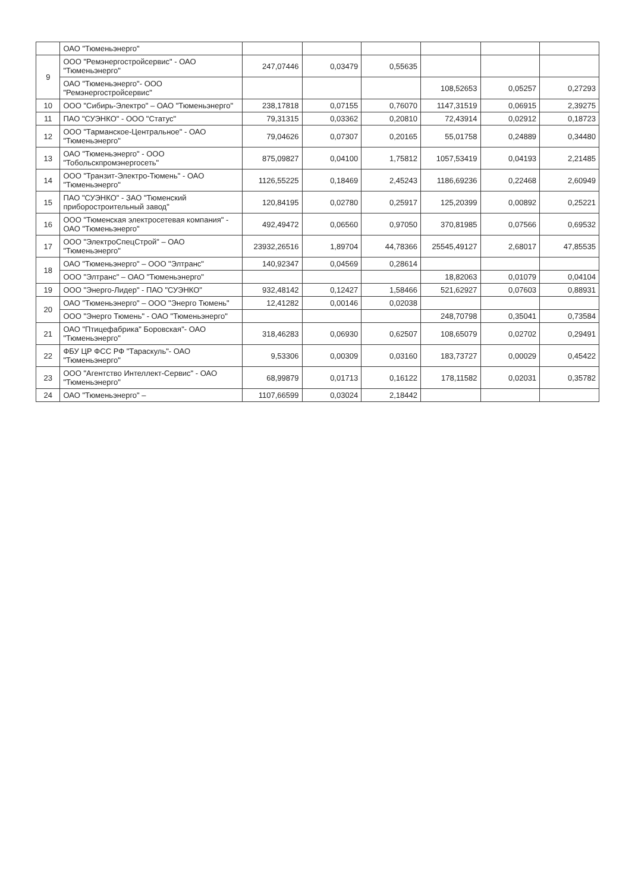| | ОАО "Тюменьэнерго" | | | | | | |
| 9 | ООО "Ремэнергостройсервис" - ОАО "Тюменьэнерго" | 247,07446 | 0,03479 | 0,55635 | | | |
| | ОАО "Тюменьэнерго"- ООО "Ремэнергостройсервис" | | | | 108,52653 | 0,05257 | 0,27293 |
| 10 | ООО "Сибирь-Электро" – ОАО "Тюменьэнерго" | 238,17818 | 0,07155 | 0,76070 | 1147,31519 | 0,06915 | 2,39275 |
| 11 | ПАО "СУЭНКО" - ООО "Статус" | 79,31315 | 0,03362 | 0,20810 | 72,43914 | 0,02912 | 0,18723 |
| 12 | ООО "Тарманское-Центральное" - ОАО "Тюменьэнерго" | 79,04626 | 0,07307 | 0,20165 | 55,01758 | 0,24889 | 0,34480 |
| 13 | ОАО "Тюменьэнерго" - ООО "Тобольскпромэнергосеть" | 875,09827 | 0,04100 | 1,75812 | 1057,53419 | 0,04193 | 2,21485 |
| 14 | ООО "Транзит-Электро-Тюмень" - ОАО "Тюменьэнерго" | 1126,55225 | 0,18469 | 2,45243 | 1186,69236 | 0,22468 | 2,60949 |
| 15 | ПАО "СУЭНКО" - ЗАО "Тюменский приборостроительный завод" | 120,84195 | 0,02780 | 0,25917 | 125,20399 | 0,00892 | 0,25221 |
| 16 | ООО "Тюменская электросетевая компания" - ОАО "Тюменьэнерго" | 492,49472 | 0,06560 | 0,97050 | 370,81985 | 0,07566 | 0,69532 |
| 17 | ООО "ЭлектроСпецСтрой" – ОАО "Тюменьэнерго" | 23932,26516 | 1,89704 | 44,78366 | 25545,49127 | 2,68017 | 47,85535 |
| 18 | ОАО "Тюменьэнерго" – ООО "Элтранс" | 140,92347 | 0,04569 | 0,28614 | | | |
| | ООО "Элтранс" – ОАО "Тюменьэнерго" | | | | 18,82063 | 0,01079 | 0,04104 |
| 19 | ООО "Энерго-Лидер" - ПАО "СУЭНКО" | 932,48142 | 0,12427 | 1,58466 | 521,62927 | 0,07603 | 0,88931 |
| 20 | ОАО "Тюменьэнерго" – ООО "Энерго Тюмень" | 12,41282 | 0,00146 | 0,02038 | | | |
| | ООО "Энерго Тюмень" - ОАО "Тюменьэнерго" | | | | 248,70798 | 0,35041 | 0,73584 |
| 21 | ОАО "Птицефабрика" Боровская"- ОАО "Тюменьэнерго" | 318,46283 | 0,06930 | 0,62507 | 108,65079 | 0,02702 | 0,29491 |
| 22 | ФБУ ЦР ФСС РФ "Тараскуль"- ОАО "Тюменьэнерго" | 9,53306 | 0,00309 | 0,03160 | 183,73727 | 0,00029 | 0,45422 |
| 23 | ООО "Агентство Интеллект-Сервис" - ОАО "Тюменьэнерго" | 68,99879 | 0,01713 | 0,16122 | 178,11582 | 0,02031 | 0,35782 |
| 24 | ОАО "Тюменьэнерго" – | 1107,66599 | 0,03024 | 2,18442 | | | |